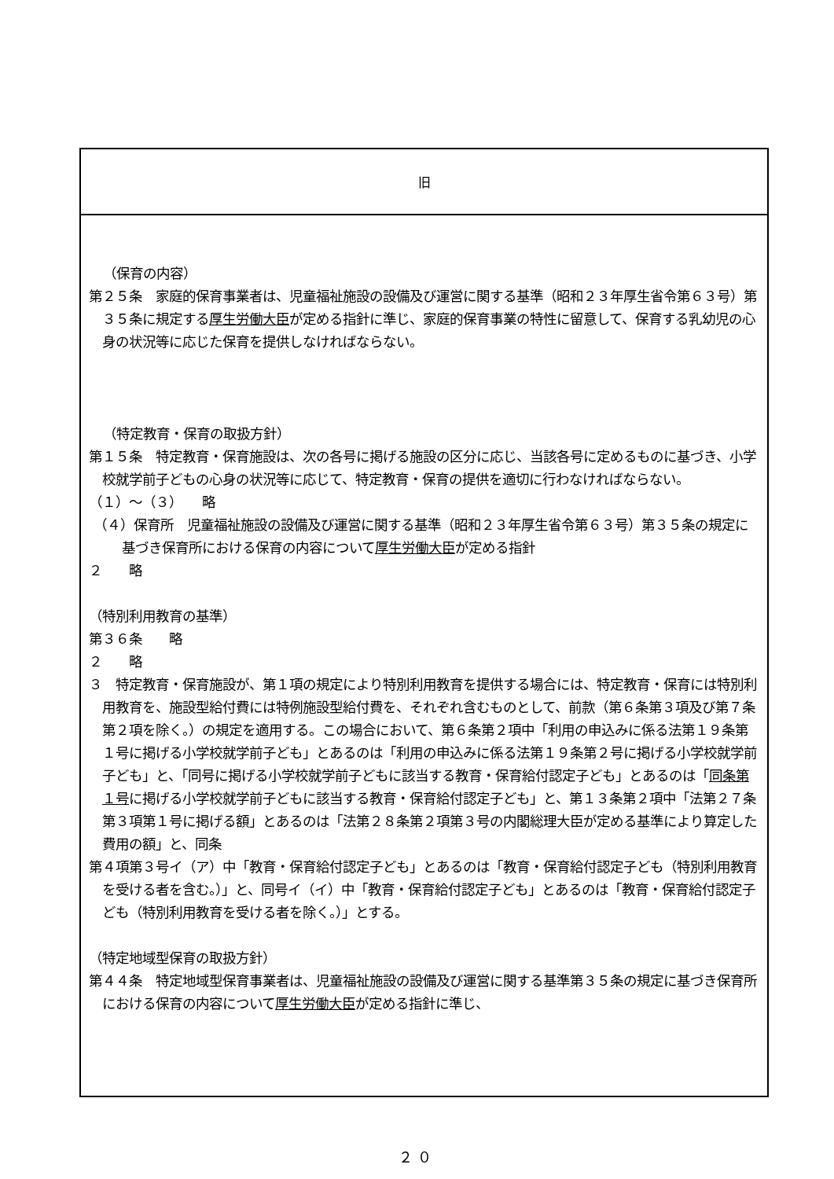| 旧 |
| --- |
| （保育の内容） 第２５条 家庭的保育事業者は、児童福祉施設の設備及び運営に関する基準（昭和２３年厚生省令第６３号）第３５条に規定する 厚生労働大臣 が定める指針に準じ、家庭的保育事業の特性に留意して、保育する乳幼児の心身の状況等に応じた保育を提供しなければならない。 （特定教育・保育の取扱方針） 第１５条 特定教育・保育施設は、次の各号に掲げる施設の区分に応じ、当該各号に定めるものに基づき、小学校就学前子どもの心身の状況等に応じて、特定教育・保育の提供を適切に行わなければならない。 （１）～（３） 略 （４）保育所 児童福祉施設の設備及び運営に関する基準（昭和２３年厚生省令第６３号）第３５条の規定に基づき保育所における保育の内容について 厚生労働大臣 が定める指針 ２ 略 （特別利用教育の基準） 第３６条 略 ２ 略 ３ 特定教育・保育施設が、第１項の規定により特別利用教育を提供する場合には、特定教育・保育には特別利用教育を、施設型給付費には特例施設型給付費を、それぞれ含むものとして、前款（第６条第３項及び第７条第２項を除く。）の規定を適用する。この場合において、第６条第２項中「利用の申込みに係る法第１９条第１号に掲げる小学校就学前子ども」とあるのは「利用の申込みに係る法第１９条第２号に掲げる小学校就学前子ども」と、「同号に掲げる小学校就学前子どもに該当する教育・保育給付認定子ども」とあるのは「 同条第１号 に掲げる小学校就学前子どもに該当する教育・保育給付認定子ども」と、第１３条第２項中「法第２７条第３項第１号に掲げる額」とあるのは「法第２８条第２項第３号の内閣総理大臣が定める基準により算定した費用の額」と、同条 第４項第３号イ（ア）中「教育・保育給付認定子ども」とあるのは「教育・保育給付認定子ども（特別利用教育を受ける者を含む。）」と、同号イ（イ）中「教育・保育給付認定子ども」とあるのは「教育・保育給付認定子ども（特別利用教育を受ける者を除く。）」とする。 （特定地域型保育の取扱方針） 第４４条 特定地域型保育事業者は、児童福祉施設の設備及び運営に関する基準第３５条の規定に基づき保育所における保育の内容について 厚生労働大臣 が定める指針に準じ、 |
２０